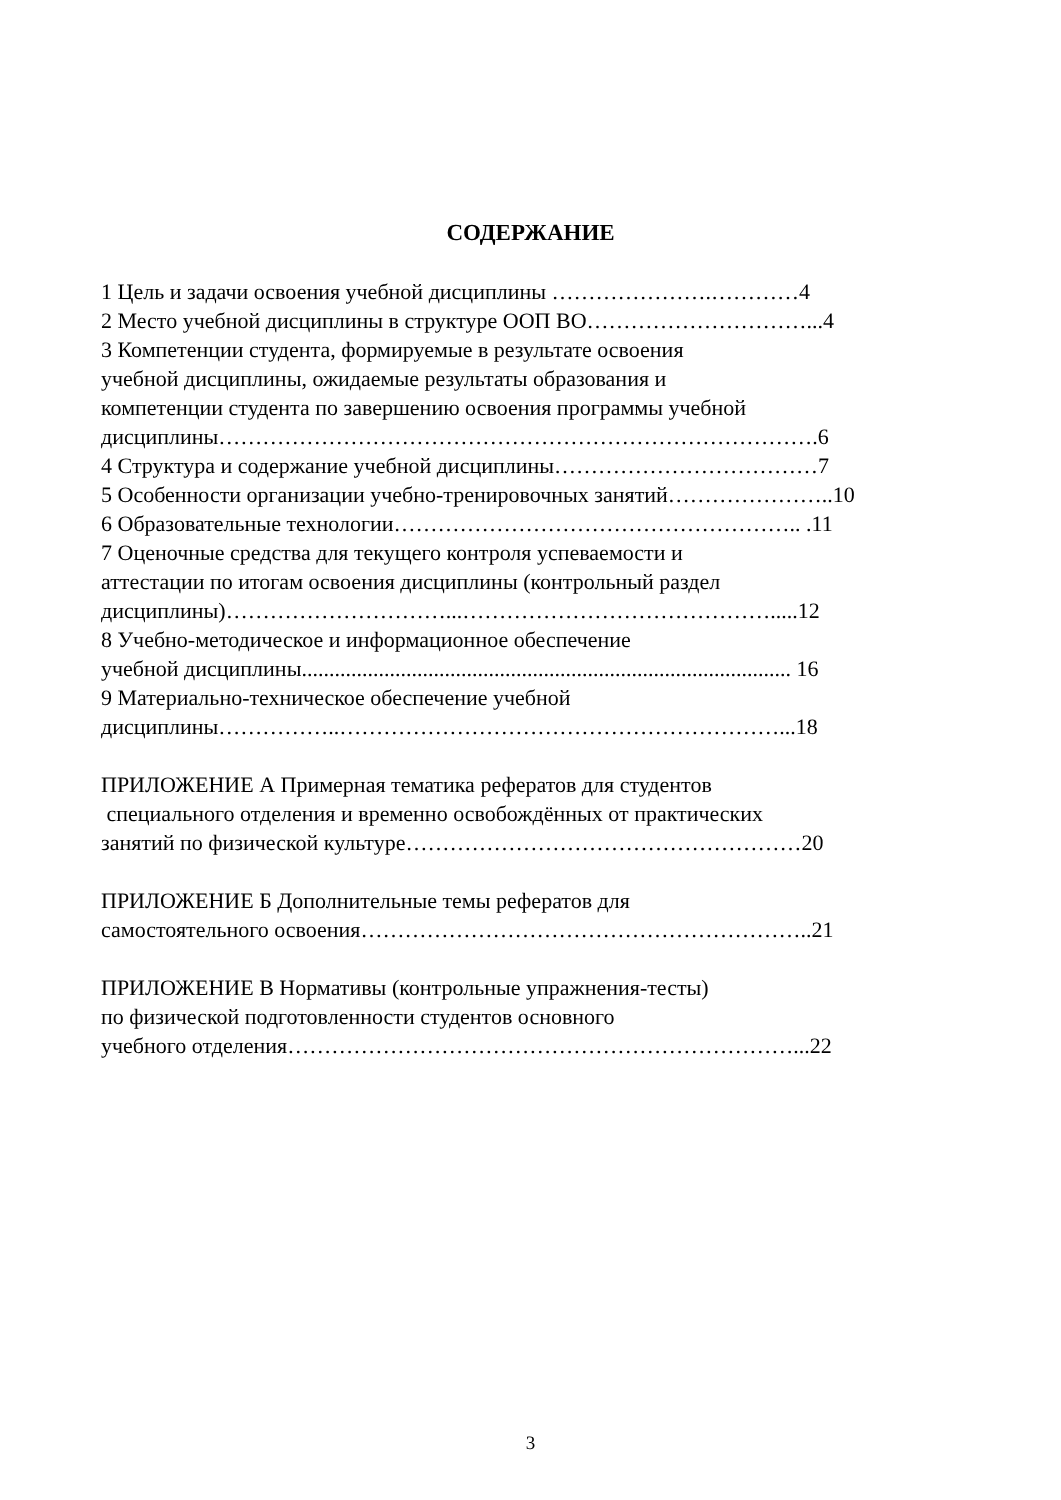СОДЕРЖАНИЕ
1 Цель и задачи освоения учебной дисциплины ………………….…………4
2 Место учебной дисциплины в структуре ООП ВО…………………………...4
3 Компетенции студента, формируемые в результате освоения
учебной дисциплины, ожидаемые результаты образования и
компетенции студента по завершению освоения программы учебной
дисциплины……………………………………………………………………….6
4 Структура и содержание учебной дисциплины………………………………7
5 Особенности организации учебно-тренировочных занятий…………………..10
6 Образовательные технологии……………………………………………….. .11
7 Оценочные средства для текущего контроля успеваемости и
аттестации по итогам освоения дисциплины (контрольный раздел
дисциплины)…………………………...…………………………………….....12
8 Учебно-методическое и информационное обеспечение
учебной дисциплины......................................................................................... 16
9 Материально-техническое обеспечение учебной
дисциплины……………..……………………………………………………...18
ПРИЛОЖЕНИЕ А Примерная тематика рефератов для студентов
специального отделения и временно освобождённых от практических
занятий по физической культуре………………………………………………20
ПРИЛОЖЕНИЕ Б Дополнительные темы рефератов для
самостоятельного освоения……………………………………………………..21
ПРИЛОЖЕНИЕ В Нормативы (контрольные упражнения-тесты)
по физической подготовленности студентов основного
учебного отделения……………………………………………………………...22
3